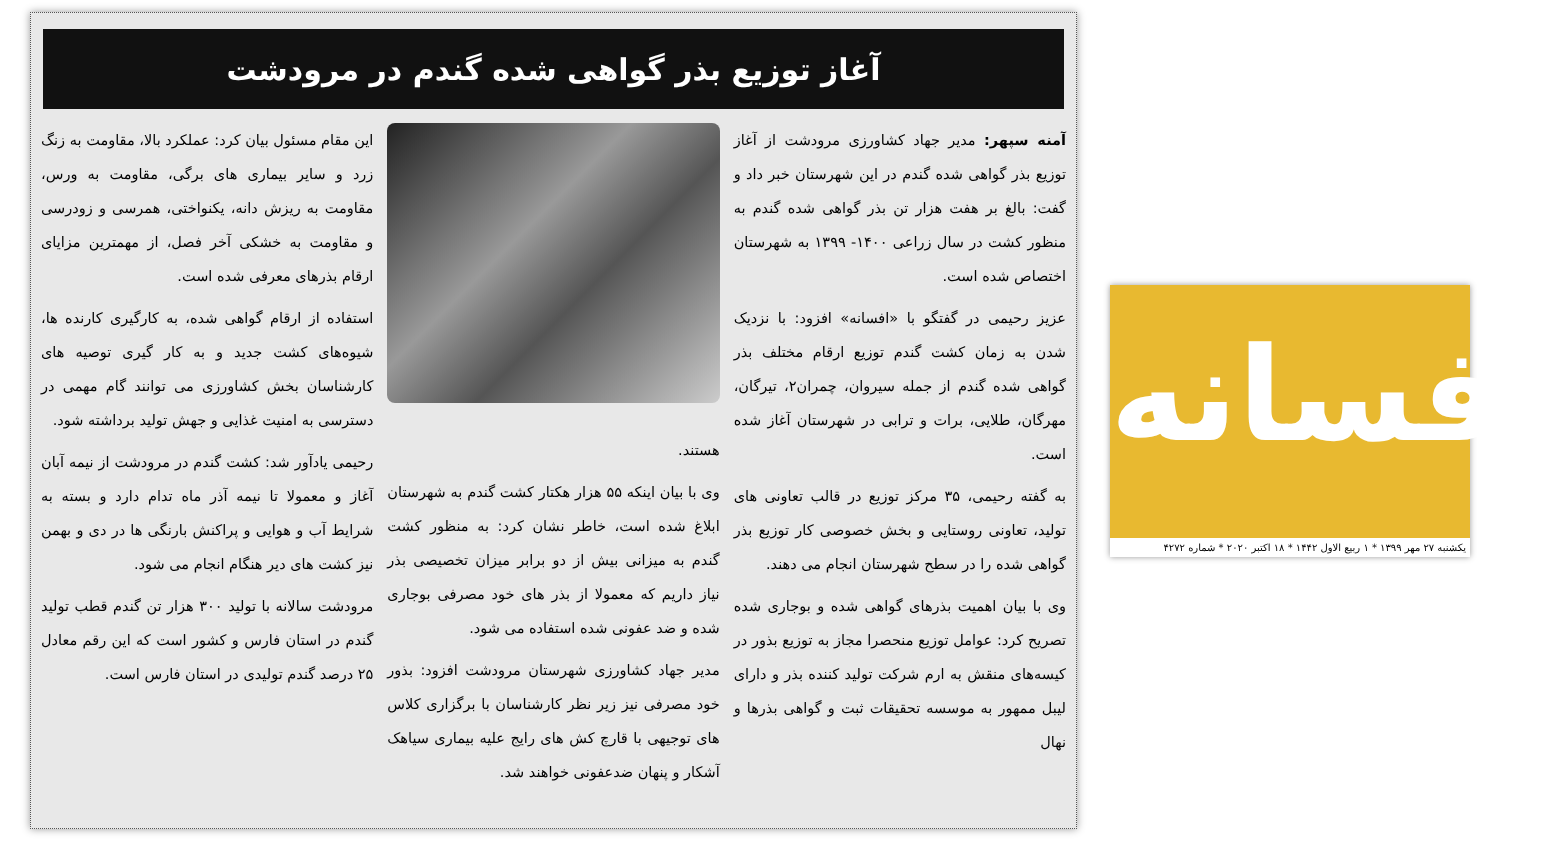آغاز توزیع بذر گواهی شده گندم در مرودشت
آمنه سپهر: مدیر جهاد کشاورزی مرودشت از آغاز توزیع بذر گواهی شده گندم در این شهرستان خبر داد و گفت: بالغ بر هفت هزار تن بذر گواهی شده گندم به منظور کشت در سال زراعی ۱۴۰۰- ۱۳۹۹ به شهرستان اختصاص شده است.
عزیز رحیمی در گفتگو با «افسانه» افزود: با نزدیک شدن به زمان کشت گندم توزیع ارقام مختلف بذر گواهی شده گندم از جمله سیروان، چمران۲، تیرگان، مهرگان، طلایی، برات و ترابی در شهرستان آغاز شده است.
به گفته رحیمی، ۳۵ مرکز توزیع در قالب تعاونی های تولید، تعاونی روستایی و بخش خصوصی کار توزیع بذر گواهی شده را در سطح شهرستان انجام می دهند.
وی با بیان اهمیت بذرهای گواهی شده و بوجاری شده تصریح کرد: عوامل توزیع منحصرا مجاز به توزیع بذور در کیسه‌های منقش به ارم شرکت تولید کننده بذر و دارای لیبل ممهور به موسسه تحقیقات ثبت و گواهی بذرها و نهال
هستند.
وی با بیان اینکه ۵۵ هزار هکتار کشت گندم به شهرستان ابلاغ شده است، خاطر نشان کرد: به منظور کشت گندم به میزانی بیش از دو برابر میزان تخصیصی بذر نیاز داریم که معمولا از بذر های خود مصرفی بوجاری شده و ضد عفونی شده استفاده می شود.
مدیر جهاد کشاورزی شهرستان مرودشت افزود: بذور خود مصرفی نیز زیر نظر کارشناسان با برگزاری کلاس های توجیهی با قارچ کش های رایج علیه بیماری سیاهک آشکار و پنهان ضدعفونی خواهند شد.
این مقام مسئول بیان کرد: عملکرد بالا، مقاومت به زنگ زرد و سایر بیماری های برگی، مقاومت به ورس، مقاومت به ریزش دانه، یکنواختی، همرسی و زودرسی و مقاومت به خشکی آخر فصل، از مهمترین مزایای ارقام بذرهای معرفی شده است.
استفاده از ارقام گواهی شده، به کارگیری کارنده ها، شیوه‌های کشت جدید و به کار گیری توصیه های کارشناسان بخش کشاورزی می توانند گام مهمی در دسترسی به امنیت غذایی و جهش تولید برداشته شود.
رحیمی یادآور شد: کشت گندم در مرودشت از نیمه آبان آغاز و معمولا تا نیمه آذر ماه تدام دارد و بسته به شرایط آب و هوایی و پراکنش بارنگی ها در دی و بهمن نیز کشت های دیر هنگام انجام می شود.
مرودشت سالانه با تولید ۳۰۰ هزار تن گندم قطب تولید گندم در استان فارس و کشور است که این رقم معادل ۲۵ درصد گندم تولیدی در استان فارس است.
افسانه
یکشنبه ۲۷ مهر ۱۳۹۹ * ۱ ربیع الاول ۱۴۴۲ * ۱۸ اکتبر ۲۰۲۰ * شماره ۴۲۷۲